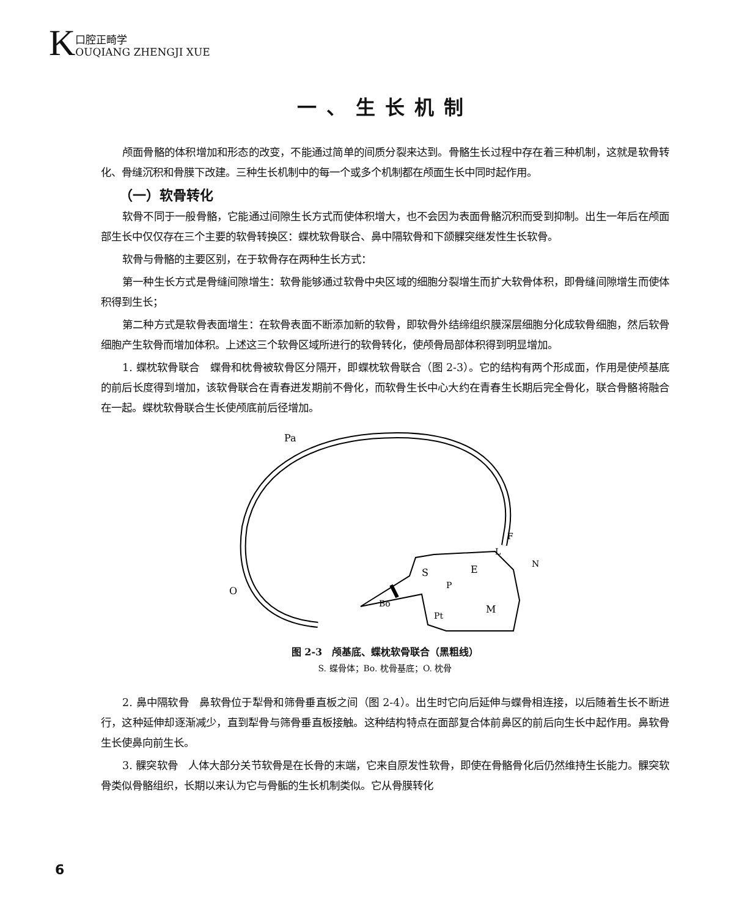K口腔正畸学
OUQIANG ZHENGJI XUE
一、生长机制
颅面骨骼的体积增加和形态的改变，不能通过简单的间质分裂来达到。骨骼生长过程中存在着三种机制，这就是软骨转化、骨缝沉积和骨膜下改建。三种生长机制中的每一个或多个机制都在颅面生长中同时起作用。
（一）软骨转化
软骨不同于一般骨骼，它能通过间隙生长方式而使体积增大，也不会因为表面骨骼沉积而受到抑制。出生一年后在颅面部生长中仅仅存在三个主要的软骨转换区：蝶枕软骨联合、鼻中隔软骨和下颌髁突继发性生长软骨。
软骨与骨骼的主要区别，在于软骨存在两种生长方式：
第一种生长方式是骨缝间隙增生：软骨能够通过软骨中央区域的细胞分裂增生而扩大软骨体积，即骨缝间隙增生而使体积得到生长；
第二种方式是软骨表面增生：在软骨表面不断添加新的软骨，即软骨外结缔组织膜深层细胞分化成软骨细胞，然后软骨细胞产生软骨而增加体积。上述这三个软骨区域所进行的软骨转化，使颅骨局部体积得到明显增加。
1. 蝶枕软骨联合　蝶骨和枕骨被软骨区分隔开，即蝶枕软骨联合（图 2-3）。它的结构有两个形成面，作用是使颅基底的前后长度得到增加，该软骨联合在青春迸发期前不骨化，而软骨生长中心大约在青春生长期后完全骨化，联合骨骼将融合在一起。蝶枕软骨联合生长使颅底前后径增加。
Pa
O
S
E
Bo
P
M
Pt
L
F
N
图 2-3　颅基底、蝶枕软骨联合（黑粗线）
S. 蝶骨体；Bo. 枕骨基底；O. 枕骨
2. 鼻中隔软骨　鼻软骨位于犁骨和筛骨垂直板之间（图 2-4）。出生时它向后延伸与蝶骨相连接，以后随着生长不断进行，这种延伸却逐渐减少，直到犁骨与筛骨垂直板接触。这种结构特点在面部复合体前鼻区的前后向生长中起作用。鼻软骨生长使鼻向前生长。
3. 髁突软骨　人体大部分关节软骨是在长骨的末端，它来自原发性软骨，即使在骨骼骨化后仍然维持生长能力。髁突软骨类似骨骼组织，长期以来认为它与骨骺的生长机制类似。它从骨膜转化
6